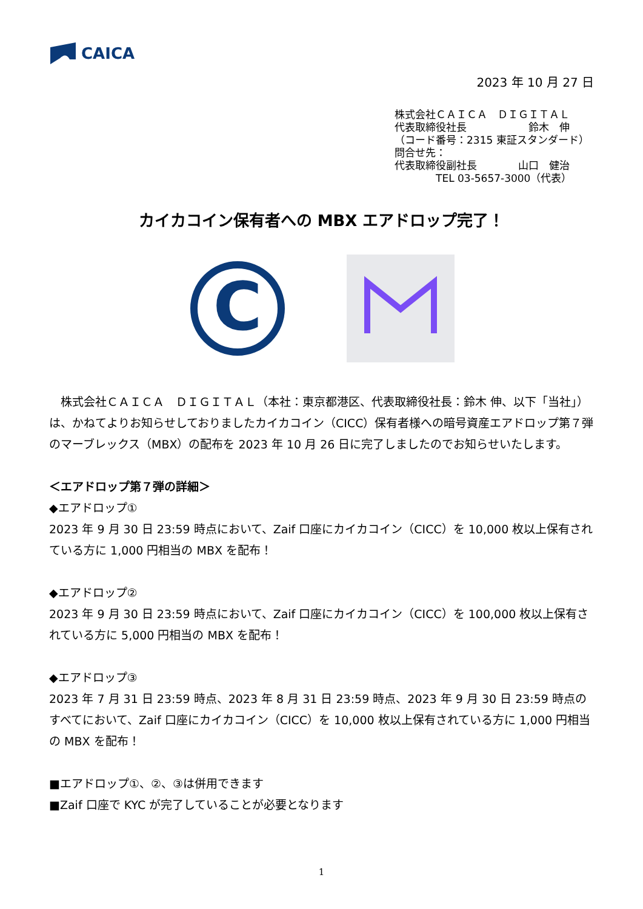CAICA
2023 年 10 月 27 日
株式会社ＣＡＩＣＡ　ＤＩＧＩＴＡＬ
代表取締役社長　　　　　　鈴木　伸
（コード番号：2315 東証スタンダード）
問合せ先：
代表取締役副社長　　　　山口　健治
　　　　TEL 03-5657-3000（代表）
カイカコイン保有者への MBX エアドロップ完了！
C
　株式会社ＣＡＩＣＡ　ＤＩＧＩＴＡＬ（本社：東京都港区、代表取締役社長：鈴木 伸、以下「当社」）は、かねてよりお知らせしておりましたカイカコイン（CICC）保有者様への暗号資産エアドロップ第７弾のマーブレックス（MBX）の配布を 2023 年 10 月 26 日に完了しましたのでお知らせいたします。
＜エアドロップ第７弾の詳細＞
◆エアドロップ①
2023 年 9 月 30 日 23:59 時点において、Zaif 口座にカイカコイン（CICC）を 10,000 枚以上保有されている方に 1,000 円相当の MBX を配布！
◆エアドロップ②
2023 年 9 月 30 日 23:59 時点において、Zaif 口座にカイカコイン（CICC）を 100,000 枚以上保有されている方に 5,000 円相当の MBX を配布！
◆エアドロップ③
2023 年 7 月 31 日 23:59 時点、2023 年 8 月 31 日 23:59 時点、2023 年 9 月 30 日 23:59 時点のすべてにおいて、Zaif 口座にカイカコイン（CICC）を 10,000 枚以上保有されている方に 1,000 円相当の MBX を配布！
■エアドロップ①、②、③は併用できます
■Zaif 口座で KYC が完了していることが必要となります
1